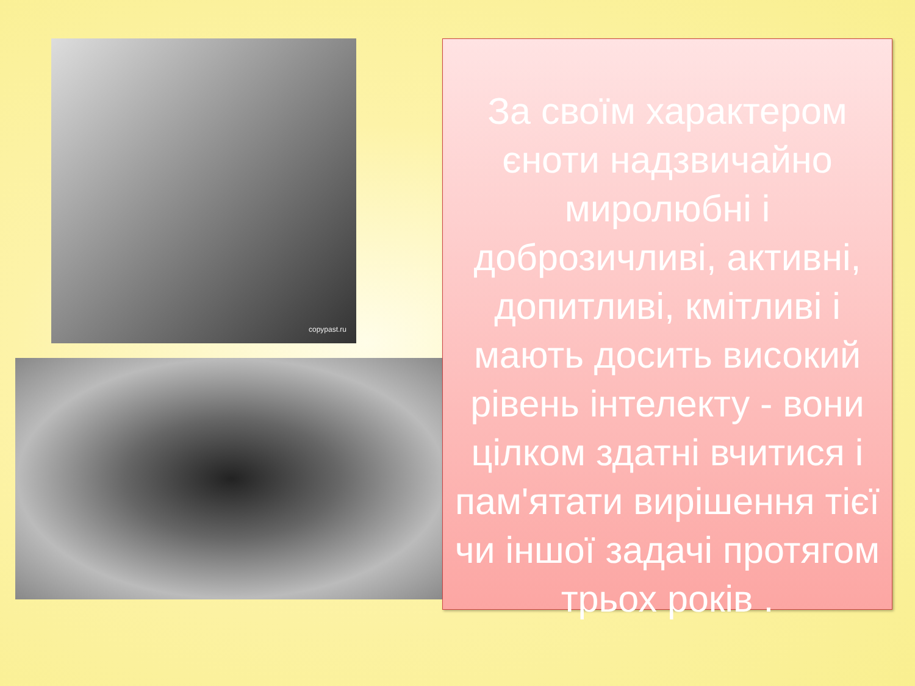copypast.ru
За своїм характером єноти надзвичайно миролюбні і доброзичливі, активні, допитливі, кмітливі і мають досить високий рівень інтелекту - вони цілком здатні вчитися і пам'ятати вирішення тієї чи іншої задачі протягом трьох років .